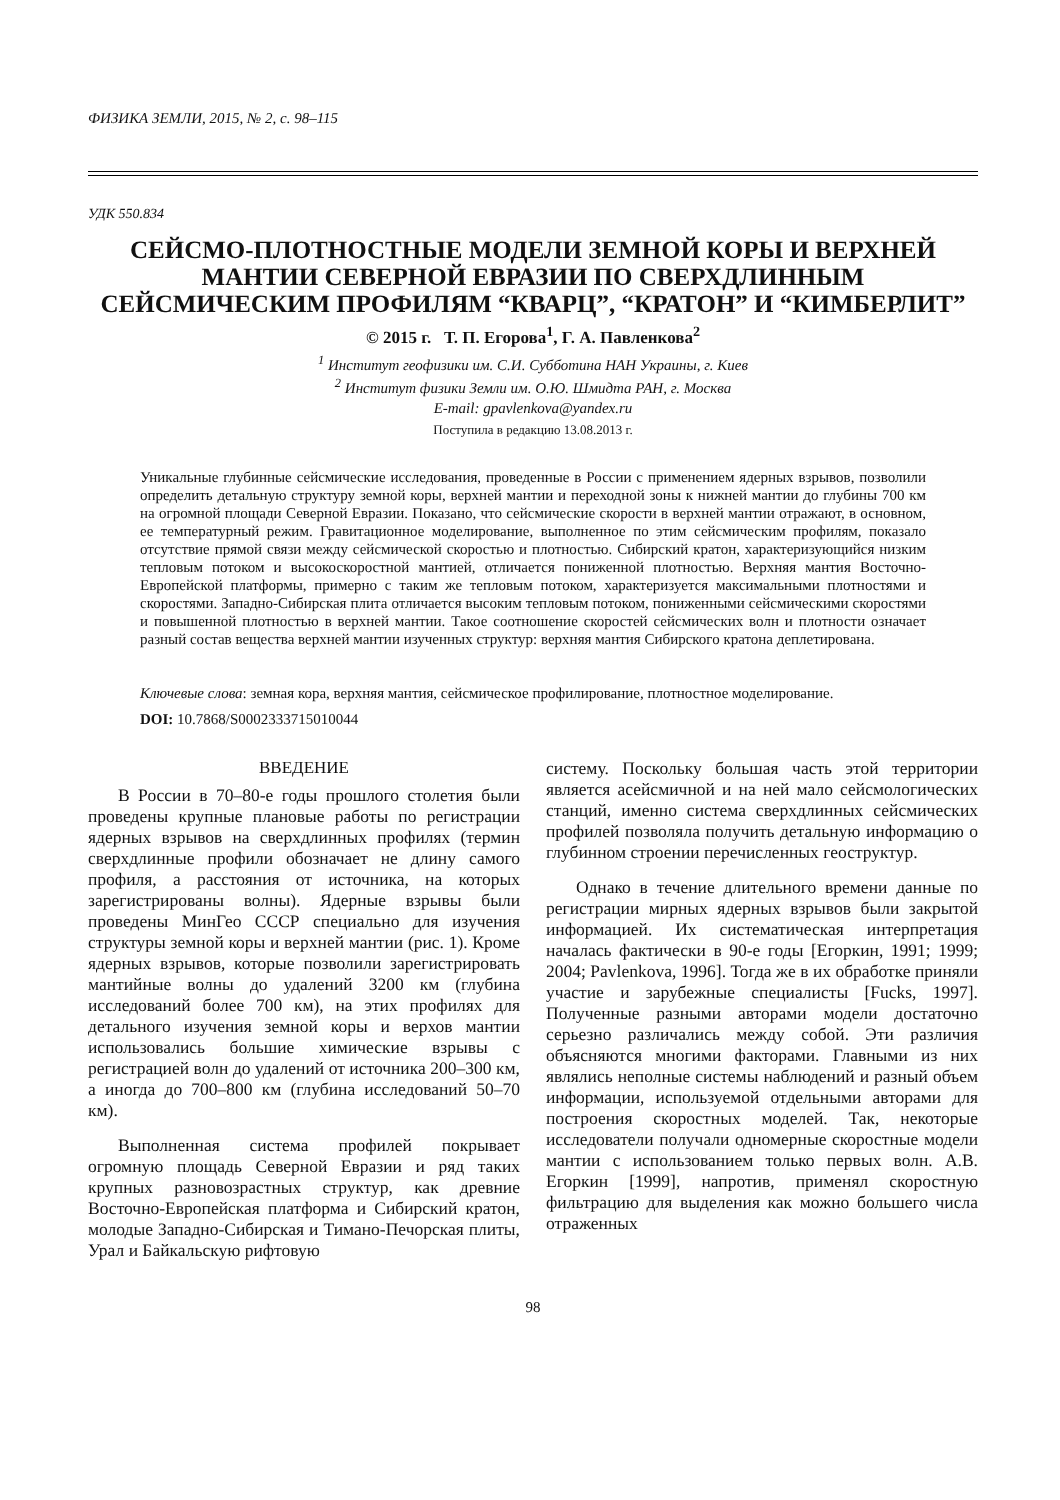ФИЗИКА ЗЕМЛИ, 2015, № 2, с. 98–115
УДК 550.834
СЕЙСМО-ПЛОТНОСТНЫЕ МОДЕЛИ ЗЕМНОЙ КОРЫ И ВЕРХНЕЙ МАНТИИ СЕВЕРНОЙ ЕВРАЗИИ ПО СВЕРХДЛИННЫМ СЕЙСМИЧЕСКИМ ПРОФИЛЯМ “КВАРЦ”, “КРАТОН” И “КИМБЕРЛИТ”
© 2015 г. Т. П. Егорова<sup>1</sup>, Г. А. Павленкова<sup>2</sup>
<sup>1</sup> Институт геофизики им. С.И. Субботина НАН Украины, г. Киев
<sup>2</sup> Институт физики Земли им. О.Ю. Шмидта РАН, г. Москва
E-mail: gpavlenkova@yandex.ru
Поступила в редакцию 13.08.2013 г.
Уникальные глубинные сейсмические исследования, проведенные в России с применением ядерных взрывов, позволили определить детальную структуру земной коры, верхней мантии и переходной зоны к нижней мантии до глубины 700 км на огромной площади Северной Евразии. Показано, что сейсмические скорости в верхней мантии отражают, в основном, ее температурный режим. Гравитационное моделирование, выполненное по этим сейсмическим профилям, показало отсутствие прямой связи между сейсмической скоростью и плотностью. Сибирский кратон, характеризующийся низким тепловым потоком и высокоскоростной мантией, отличается пониженной плотностью. Верхняя мантия Восточно-Европейской платформы, примерно с таким же тепловым потоком, характеризуется максимальными плотностями и скоростями. Западно-Сибирская плита отличается высоким тепловым потоком, пониженными сейсмическими скоростями и повышенной плотностью в верхней мантии. Такое соотношение скоростей сейсмических волн и плотности означает разный состав вещества верхней мантии изученных структур: верхняя мантия Сибирского кратона деплетирована.
Ключевые слова: земная кора, верхняя мантия, сейсмическое профилирование, плотностное моделирование.
DOI: 10.7868/S0002333715010044
ВВЕДЕНИЕ
В России в 70–80-е годы прошлого столетия были проведены крупные плановые работы по регистрации ядерных взрывов на сверхдлинных профилях (термин сверхдлинные профили обозначает не длину самого профиля, а расстояния от источника, на которых зарегистрированы волны). Ядерные взрывы были проведены МинГео СССР специально для изучения структуры земной коры и верхней мантии (рис. 1). Кроме ядерных взрывов, которые позволили зарегистрировать мантийные волны до удалений 3200 км (глубина исследований более 700 км), на этих профилях для детального изучения земной коры и верхов мантии использовались большие химические взрывы с регистрацией волн до удалений от источника 200–300 км, а иногда до 700–800 км (глубина исследований 50–70 км).
Выполненная система профилей покрывает огромную площадь Северной Евразии и ряд таких крупных разновозрастных структур, как древние Восточно-Европейская платформа и Сибирский кратон, молодые Западно-Сибирская и Тимано-Печорская плиты, Урал и Байкальскую рифтовую
систему. Поскольку большая часть этой территории является асейсмичной и на ней мало сейсмологических станций, именно система сверхдлинных сейсмических профилей позволяла получить детальную информацию о глубинном строении перечисленных геоструктур.
Однако в течение длительного времени данные по регистрации мирных ядерных взрывов были закрытой информацией. Их систематическая интерпретация началась фактически в 90-е годы [Егоркин, 1991; 1999; 2004; Pavlenkova, 1996]. Тогда же в их обработке приняли участие и зарубежные специалисты [Fucks, 1997]. Полученные разными авторами модели достаточно серьезно различались между собой. Эти различия объясняются многими факторами. Главными из них являлись неполные системы наблюдений и разный объем информации, используемой отдельными авторами для построения скоростных моделей. Так, некоторые исследователи получали одномерные скоростные модели мантии с использованием только первых волн. А.В. Егоркин [1999], напротив, применял скоростную фильтрацию для выделения как можно большего числа отраженных
98